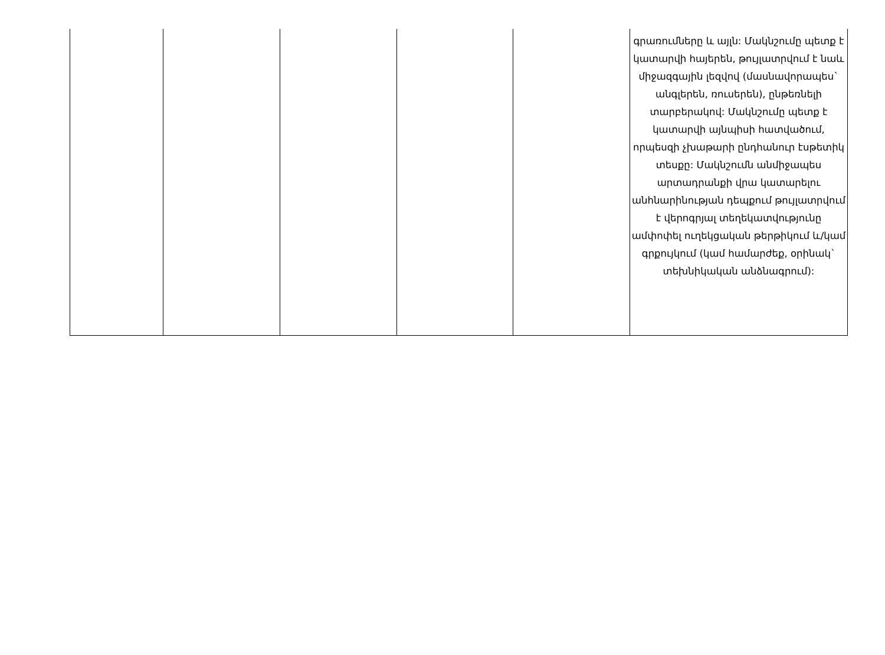| | | | | | գրառումները և այլն: Մակնշումը պետք է կատարվի հայերեն, թույլատրվում է նաև միջազգային լեզվով (մասնավորապես` անգլերեն, ռուսերեն), ընթեռնելի տարբերակով: Մակնշումը պետք է կատարվի այնպիսի հատվածում, որպեսզի չխաթարի ընդհանուր էսթետիկ տեսքը: Մակնշումն անմիջապես արտադրանքի վրա կատարելու անհնարինության դեպքում թույլատրվում է վերոգրյալ տեղեկատվությունը ամփոփել ուղեկցական թերթիկում և/կամ գրքույկում (կամ համարժեք, օրինակ` տեխնիկական անձնագրում): |